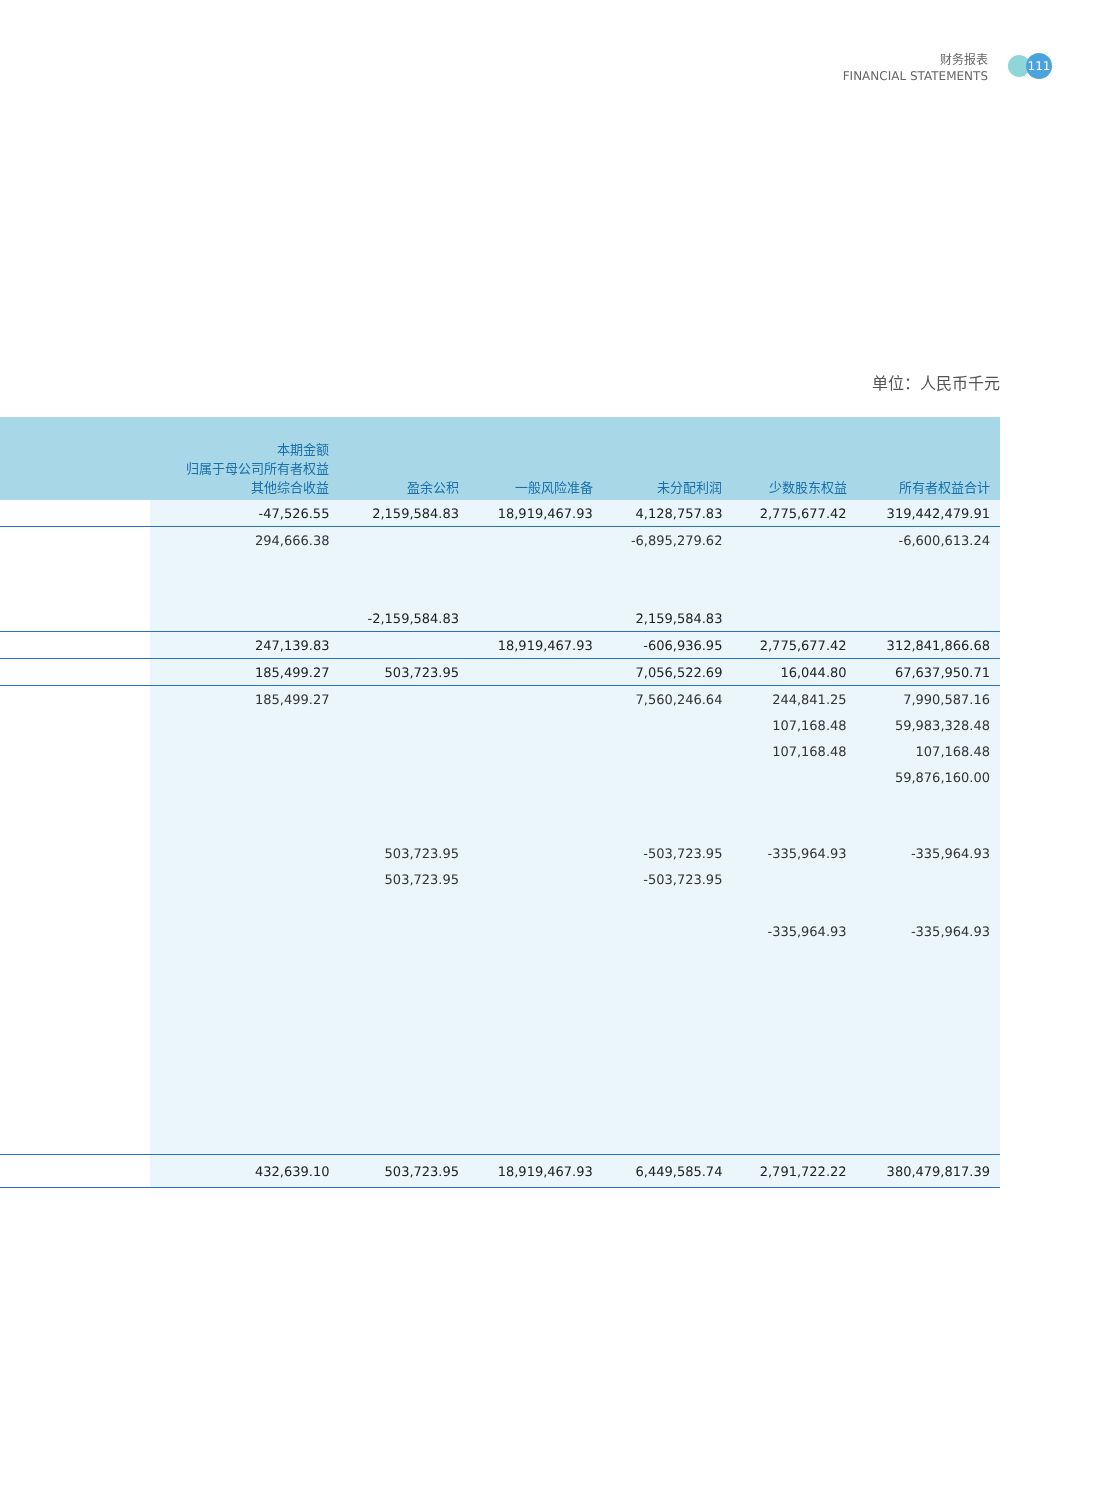财务报表
FINANCIAL STATEMENTS
111
单位：人民币千元
| | 本期金额 归属于母公司所有者权益 其他综合收益 | 盈余公积 | 一般风险准备 | 未分配利润 | 少数股东权益 | 所有者权益合计 |
| --- | --- | --- | --- | --- | --- | --- |
| | -47,526.55 | 2,159,584.83 | 18,919,467.93 | 4,128,757.83 | 2,775,677.42 | 319,442,479.91 |
| | 294,666.38 | | | -6,895,279.62 | | -6,600,613.24 |
| | | -2,159,584.83 | | 2,159,584.83 | | |
| | 247,139.83 | | 18,919,467.93 | -606,936.95 | 2,775,677.42 | 312,841,866.68 |
| | 185,499.27 | 503,723.95 | | 7,056,522.69 | 16,044.80 | 67,637,950.71 |
| | 185,499.27 | | | 7,560,246.64 | 244,841.25 | 7,990,587.16 |
| | | | | | 107,168.48 | 59,983,328.48 |
| | | | | | 107,168.48 | 107,168.48 |
| | | | | | | 59,876,160.00 |
| | | 503,723.95 | | -503,723.95 | -335,964.93 | -335,964.93 |
| | | 503,723.95 | | -503,723.95 | | |
| | | | | | -335,964.93 | -335,964.93 |
| | 432,639.10 | 503,723.95 | 18,919,467.93 | 6,449,585.74 | 2,791,722.22 | 380,479,817.39 |